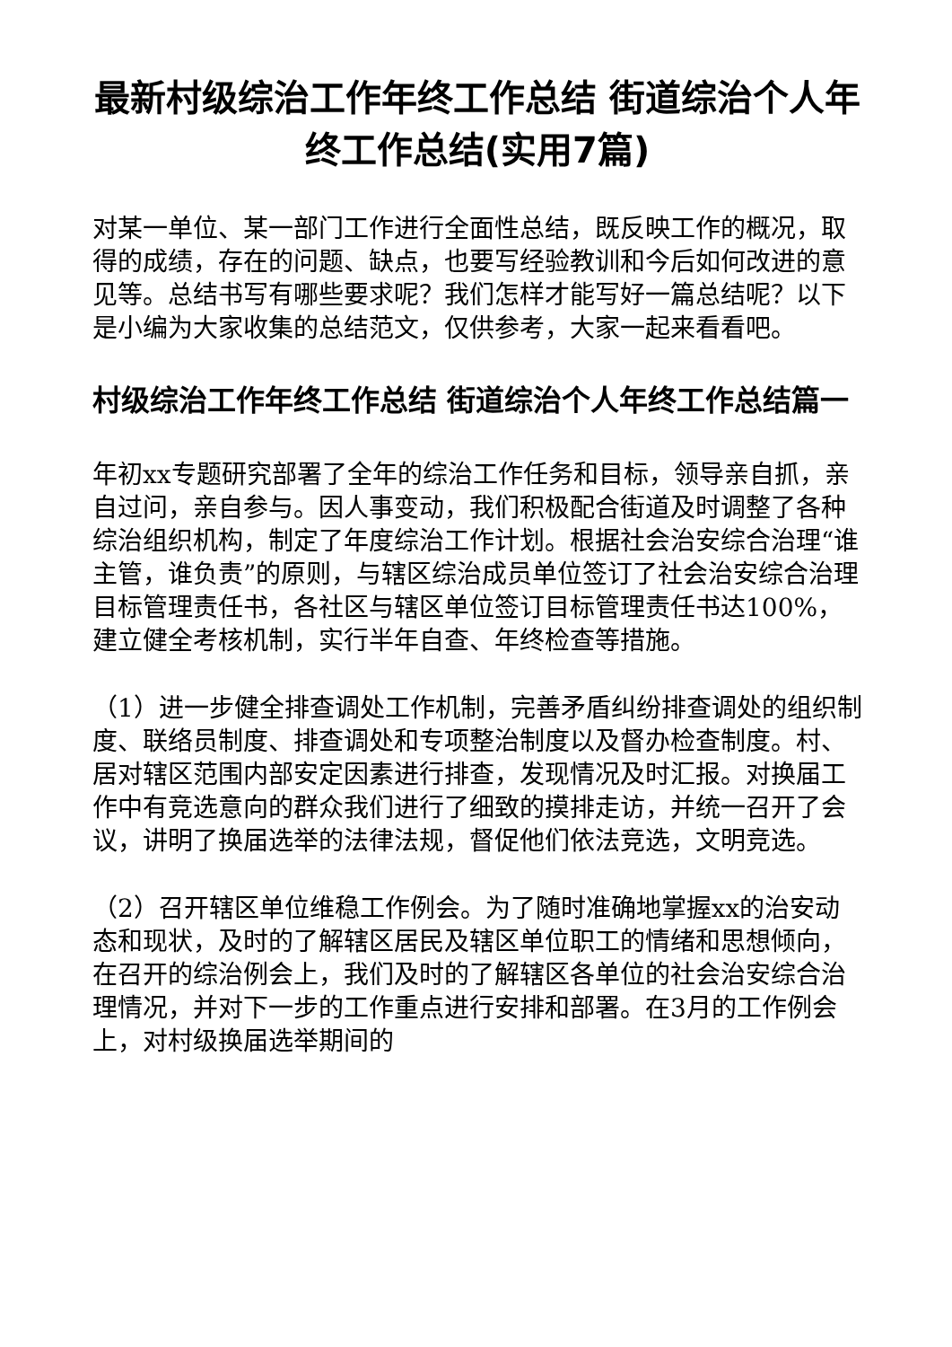最新村级综治工作年终工作总结 街道综治个人年终工作总结(实用7篇)
对某一单位、某一部门工作进行全面性总结，既反映工作的概况，取得的成绩，存在的问题、缺点，也要写经验教训和今后如何改进的意见等。总结书写有哪些要求呢？我们怎样才能写好一篇总结呢？以下是小编为大家收集的总结范文，仅供参考，大家一起来看看吧。
村级综治工作年终工作总结 街道综治个人年终工作总结篇一
年初xx专题研究部署了全年的综治工作任务和目标，领导亲自抓，亲自过问，亲自参与。因人事变动，我们积极配合街道及时调整了各种综治组织机构，制定了年度综治工作计划。根据社会治安综合治理“谁主管，谁负责”的原则，与辖区综治成员单位签订了社会治安综合治理目标管理责任书，各社区与辖区单位签订目标管理责任书达100%，建立健全考核机制，实行半年自查、年终检查等措施。
（1）进一步健全排查调处工作机制，完善矛盾纠纷排查调处的组织制度、联络员制度、排查调处和专项整治制度以及督办检查制度。村、居对辖区范围内部安定因素进行排查，发现情况及时汇报。对换届工作中有竞选意向的群众我们进行了细致的摸排走访，并统一召开了会议，讲明了换届选举的法律法规，督促他们依法竞选，文明竞选。
（2）召开辖区单位维稳工作例会。为了随时准确地掌握xx的治安动态和现状，及时的了解辖区居民及辖区单位职工的情绪和思想倾向，在召开的综治例会上，我们及时的了解辖区各单位的社会治安综合治理情况，并对下一步的工作重点进行安排和部署。在3月的工作例会上，对村级换届选举期间的